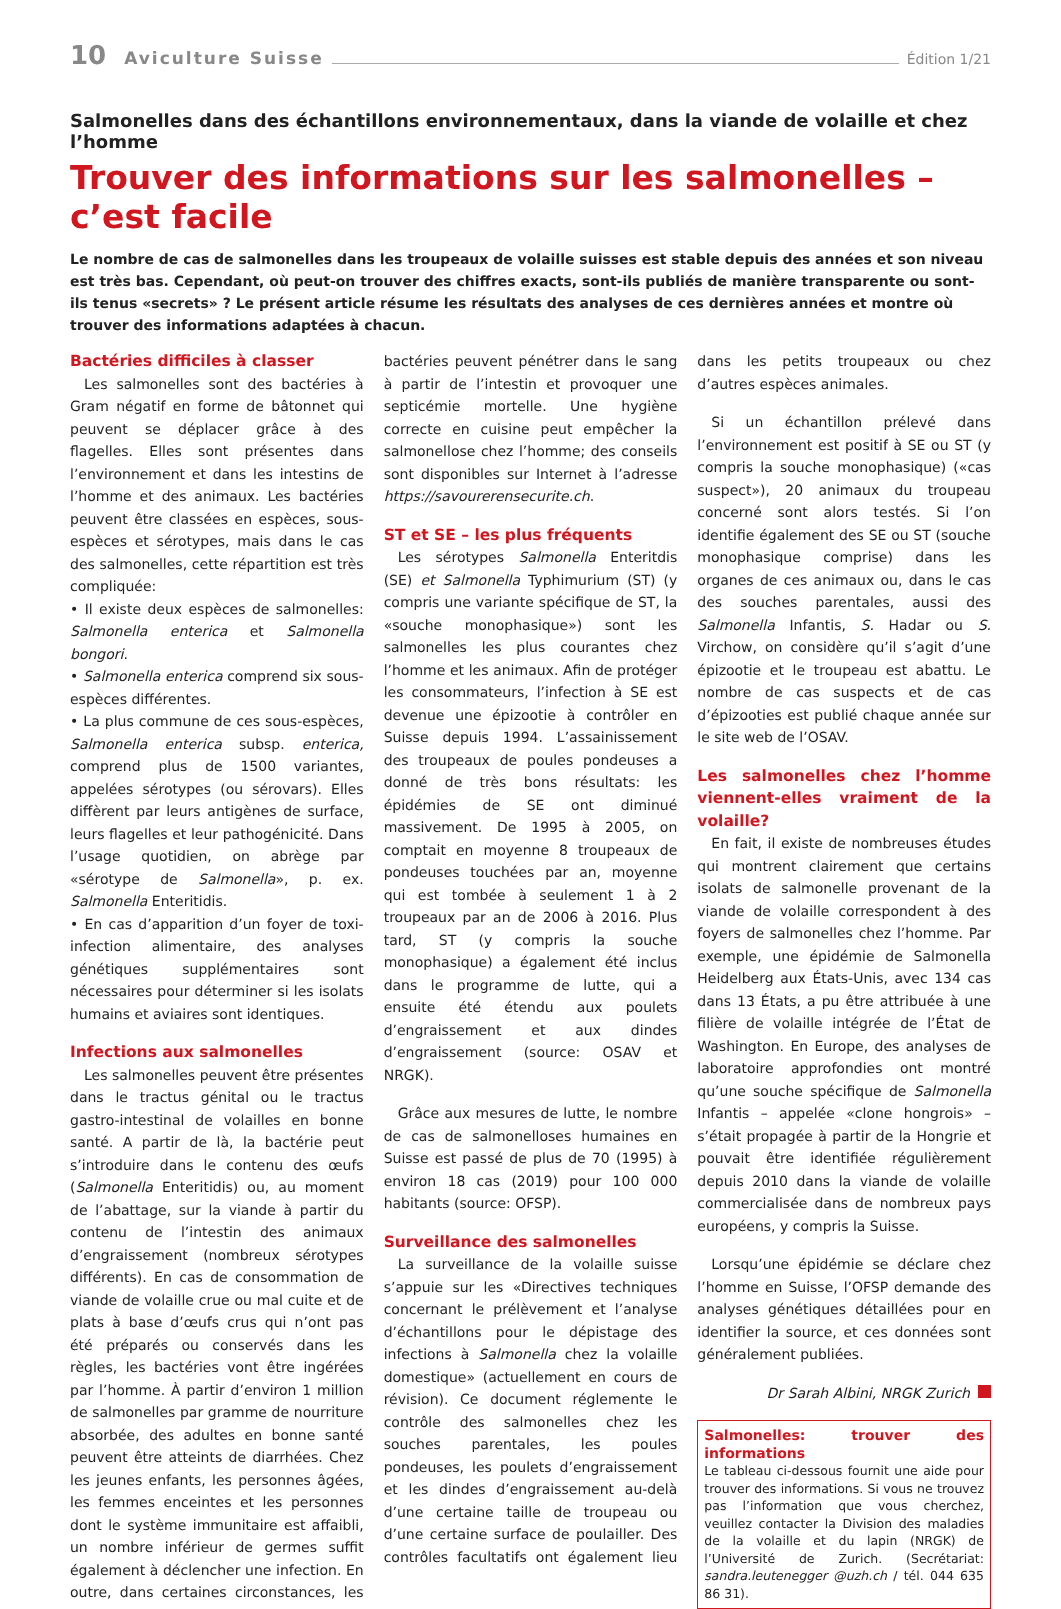10 Aviculture Suisse Édition 1/21
Salmonelles dans des échantillons environnementaux, dans la viande de volaille et chez l’homme
Trouver des informations sur les salmonelles – c’est facile
Le nombre de cas de salmonelles dans les troupeaux de volaille suisses est stable depuis des années et son niveau est très bas. Cependant, où peut-on trouver des chiffres exacts, sont-ils publiés de manière transparente ou sont-ils tenus «secrets» ? Le présent article résume les résultats des analyses de ces dernières années et montre où trouver des informations adaptées à chacun.
Bactéries difficiles à classer
Les salmonelles sont des bactéries à Gram négatif en forme de bâtonnet qui peuvent se déplacer grâce à des flagelles. Elles sont présentes dans l’environnement et dans les intestins de l’homme et des animaux. Les bactéries peuvent être classées en espèces, sous-espèces et sérotypes, mais dans le cas des salmonelles, cette répartition est très compliquée:
• Il existe deux espèces de salmonelles: Salmonella enterica et Salmonella bongori.
• Salmonella enterica comprend six sous-espèces différentes.
• La plus commune de ces sous-espèces, Salmonella enterica subsp. enterica, comprend plus de 1500 variantes, appelées sérotypes (ou sérovars). Elles diffèrent par leurs antigènes de surface, leurs flagelles et leur pathogénicité. Dans l’usage quotidien, on abrège par «sérotype de Salmonella», p. ex. Salmonella Enteritidis.
• En cas d’apparition d’un foyer de toxi-infection alimentaire, des analyses génétiques supplémentaires sont nécessaires pour déterminer si les isolats humains et aviaires sont identiques.
Infections aux salmonelles
Les salmonelles peuvent être présentes dans le tractus génital ou le tractus gastro-intestinal de volailles en bonne santé. A partir de là, la bactérie peut s’introduire dans le contenu des œufs (Salmonella Enteritidis) ou, au moment de l’abattage, sur la viande à partir du contenu de l’intestin des animaux d’engraissement (nombreux sérotypes différents). En cas de consommation de viande de volaille crue ou mal cuite et de plats à base d’œufs crus qui n’ont pas été préparés ou conservés dans les règles, les bactéries vont être ingérées par l’homme. À partir d’environ 1 million de salmonelles par gramme de nourriture absorbée, des adultes en bonne santé peuvent être atteints de diarrhées. Chez les jeunes enfants, les personnes âgées, les femmes enceintes et les personnes dont le système immunitaire est affaibli, un nombre inférieur de germes suffit également à déclencher une infection. En outre, dans certaines circonstances, les bactéries peuvent pénétrer dans le sang à partir de l’intestin et provoquer une septicémie mortelle. Une hygiène correcte en cuisine peut empêcher la salmonellose chez l’homme; des conseils sont disponibles sur Internet à l’adresse https://savourerensecurite.ch.
ST et SE – les plus fréquents
Les sérotypes Salmonella Enteritdis (SE) et Salmonella Typhimurium (ST) (y compris une variante spécifique de ST, la «souche monophasique») sont les salmonelles les plus courantes chez l’homme et les animaux. Afin de protéger les consommateurs, l’infection à SE est devenue une épizootie à contrôler en Suisse depuis 1994. L’assainissement des troupeaux de poules pondeuses a donné de très bons résultats: les épidémies de SE ont diminué massivement. De 1995 à 2005, on comptait en moyenne 8 troupeaux de pondeuses touchées par an, moyenne qui est tombée à seulement 1 à 2 troupeaux par an de 2006 à 2016. Plus tard, ST (y compris la souche monophasique) a également été inclus dans le programme de lutte, qui a ensuite été étendu aux poulets d’engraissement et aux dindes d’engraissement (source: OSAV et NRGK).
Grâce aux mesures de lutte, le nombre de cas de salmonelloses humaines en Suisse est passé de plus de 70 (1995) à environ 18 cas (2019) pour 100 000 habitants (source: OFSP).
Surveillance des salmonelles
La surveillance de la volaille suisse s’appuie sur les «Directives techniques concernant le prélèvement et l’analyse d’échantillons pour le dépistage des infections à Salmonella chez la volaille domestique» (actuellement en cours de révision). Ce document réglemente le contrôle des salmonelles chez les souches parentales, les poules pondeuses, les poulets d’engraissement et les dindes d’engraissement au-delà d’une certaine taille de troupeau ou d’une certaine surface de poulailler. Des contrôles facultatifs ont également lieu dans les petits troupeaux ou chez d’autres espèces animales.
Si un échantillon prélevé dans l’environnement est positif à SE ou ST (y compris la souche monophasique) («cas suspect»), 20 animaux du troupeau concerné sont alors testés. Si l’on identifie également des SE ou ST (souche monophasique comprise) dans les organes de ces animaux ou, dans le cas des souches parentales, aussi des Salmonella Infantis, S. Hadar ou S. Virchow, on considère qu’il s’agit d’une épizootie et le troupeau est abattu. Le nombre de cas suspects et de cas d’épizooties est publié chaque année sur le site web de l’OSAV.
Les salmonelles chez l’homme viennent-elles vraiment de la volaille?
En fait, il existe de nombreuses études qui montrent clairement que certains isolats de salmonelle provenant de la viande de volaille correspondent à des foyers de salmonelles chez l’homme. Par exemple, une épidémie de Salmonella Heidelberg aux États-Unis, avec 134 cas dans 13 États, a pu être attribuée à une filière de volaille intégrée de l’État de Washington. En Europe, des analyses de laboratoire approfondies ont montré qu’une souche spécifique de Salmonella Infantis – appelée «clone hongrois» – s’était propagée à partir de la Hongrie et pouvait être identifiée régulièrement depuis 2010 dans la viande de volaille commercialisée dans de nombreux pays européens, y compris la Suisse.
Lorsqu’une épidémie se déclare chez l’homme en Suisse, l’OFSP demande des analyses génétiques détaillées pour en identifier la source, et ces données sont généralement publiées.
Dr Sarah Albini, NRGK Zurich
Salmonelles: trouver des informations
Le tableau ci-dessous fournit une aide pour trouver des informations. Si vous ne trouvez pas l’information que vous cherchez, veuillez contacter la Division des maladies de la volaille et du lapin (NRGK) de l’Université de Zurich. (Secrétariat: sandra.leutenegger @uzh.ch / tél. 044 635 86 31).